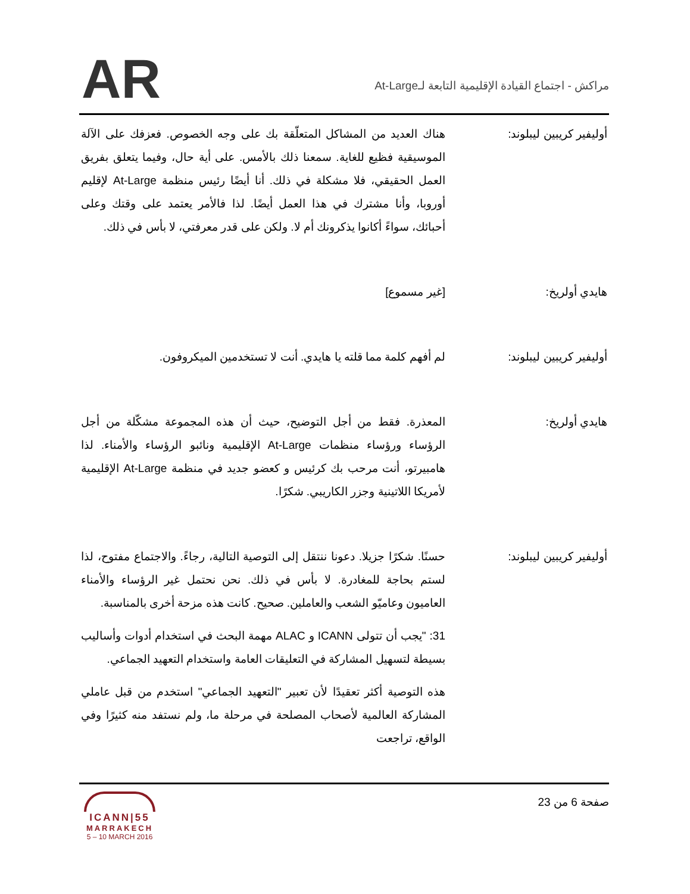AR
مراكش - اجتماع القيادة الإقليمية التابعة لـAt-Large
أوليفير كريبين ليبلوند: هناك العديد من المشاكل المتعلّقة بك على وجه الخصوص. فعزفك على الآلة الموسيقية فظيع للغاية. سمعنا ذلك بالأمس. على أية حال، وفيما يتعلق بفريق العمل الحقيقي، فلا مشكلة في ذلك. أنا أيضًا رئيس منظمة At-Large لإقليم أوروبا، وأنا مشترك في هذا العمل أيضًا. لذا فالأمر يعتمد على وقتك وعلى أحبائك، سواءً أكانوا يذكرونك أم لا. ولكن على قدر معرفتي، لا بأس في ذلك.
هايدي أولريخ: [غير مسموع]
أوليفير كريبين ليبلوند: لم أفهم كلمة مما قلته يا هايدي. أنت لا تستخدمين الميكروفون.
هايدي أولريخ: المعذرة. فقط من أجل التوضيح، حيث أن هذه المجموعة مشكّلة من أجل الرؤساء ورؤساء منظمات At-Large الإقليمية ونائبو الرؤساء والأمناء. لذا هامبيرتو، أنت مرحب بك كرئيس و كعضو جديد في منظمة At-Large الإقليمية لأمريكا اللاتينية وجزر الكاريبي. شكرًا.
أوليفير كريبين ليبلوند: حسنًا. شكرًا جزيلا. دعونا ننتقل إلى التوصية التالية، رجاءً. والاجتماع مفتوح، لذا لستم بحاجة للمغادرة. لا بأس في ذلك. نحن نحتمل غير الرؤساء والأمناء العاميون وعاميّو الشعب والعاملين. صحيح. كانت هذه مزحة أخرى بالمناسبة.
31: "يجب أن تتولى ICANN و ALAC مهمة البحث في استخدام أدوات وأساليب بسيطة لتسهيل المشاركة في التعليقات العامة واستخدام التعهيد الجماعي.
هذه التوصية أكثر تعقيدًا لأن تعبير "التعهيد الجماعي" استخدم من قبل عاملي المشاركة العالمية لأصحاب المصلحة في مرحلة ما، ولم نستفد منه كثيرًا وفي الواقع، تراجعت
صفحة 6 من 23
ICANN|55
MARRAKECH
5 – 10 MARCH 2016